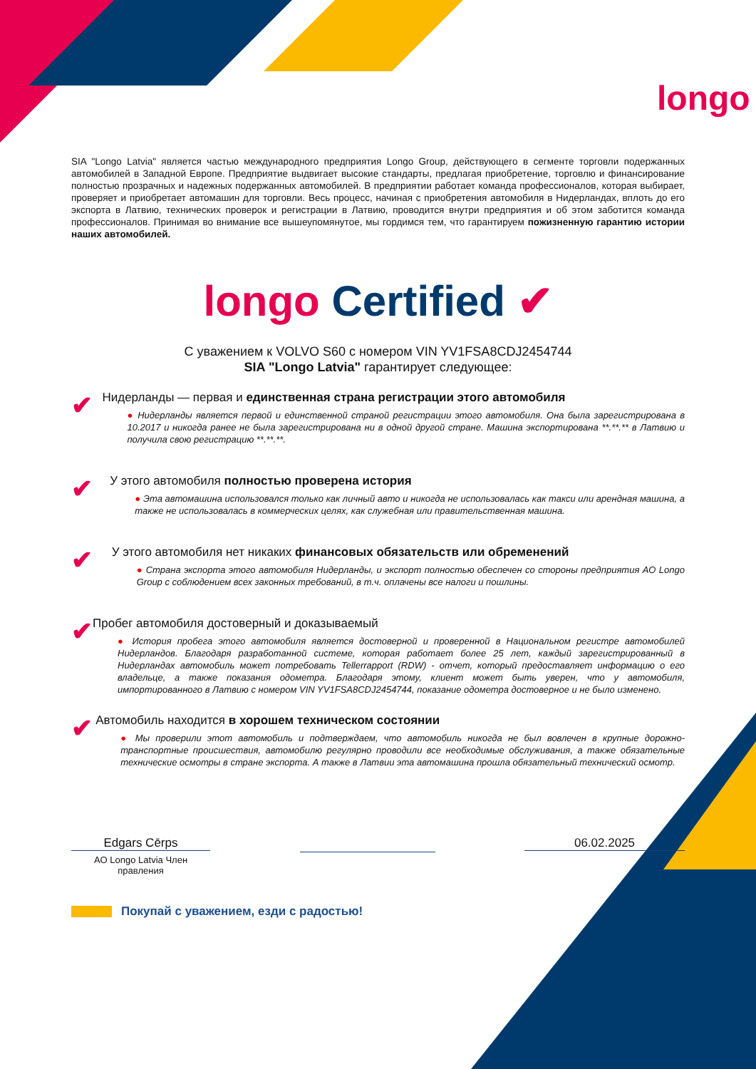longo
SIA "Longo Latvia" является частью международного предприятия Longo Group, действующего в сегменте торговли подержанных автомобилей в Западной Европе. Предприятие выдвигает высокие стандарты, предлагая приобретение, торговлю и финансирование полностью прозрачных и надежных подержанных автомобилей. В предприятии работает команда профессионалов, которая выбирает, проверяет и приобретает автомашин для торговли. Весь процесс, начиная с приобретения автомобиля в Нидерландах, вплоть до его экспорта в Латвию, технических проверок и регистрации в Латвию, проводится внутри предприятия и об этом заботится команда профессионалов. Принимая во внимание все вышеупомянутое, мы гордимся тем, что гарантируем пожизненную гарантию истории наших автомобилей.
longo Certified ✔
С уважением к VOLVO S60 с номером VIN YV1FSA8CDJ2454744
SIA "Longo Latvia" гарантирует следующее:
✔
Нидерланды — первая и единственная страна регистрации этого автомобиля
● Нидерланды является первой и единственной страной регистрации этого автомобиля. Она была зарегистрирована в 10.2017 и никогда ранее не была зарегистрирована ни в одной другой стране. Машина экспортирована **.**.** в Латвию и получила свою регистрацию **.**.**.
✔
У этого автомобиля полностью проверена история
● Эта автомашина использовался только как личный авто и никогда не использовалась как такси или арендная машина, а также не использовалась в коммерческих целях, как служебная или правительственная машина.
✔
У этого автомобиля нет никаких финансовых обязательств или обременений
● Страна экспорта этого автомобиля Нидерланды, и экспорт полностью обеспечен со стороны предприятия AO Longo Group с соблюдением всех законных требований, в т.ч. оплачены все налоги и пошлины.
✔
Пробег автомобиля достоверный и доказываемый
● История пробега этого автомобиля является достоверной и проверенной в Национальном регистре автомобилей Нидерландов. Благодаря разработанной системе, которая работает более 25 лет, каждый зарегистрированный в Нидерландах автомобиль может потребовать Tellerrapport (RDW) - отчет, который предоставляет информацию о его владельце, а также показания одометра. Благодаря этому, клиент может быть уверен, что у автомобиля, импортированного в Латвию с номером VIN YV1FSA8CDJ2454744, показание одометра достоверное и не было изменено.
✔
Автомобиль находится в хорошем техническом состоянии
● Мы проверили этот автомобиль и подтверждаем, что автомобиль никогда не был вовлечен в крупные дорожно-транспортные происшествия, автомобилю регулярно проводили все необходимые обслуживания, а также обязательные технические осмотры в стране экспорта. А также в Латвии эта автомашина прошла обязательный технический осмотр.
Edgars Cērps
AO Longo Latvia Член правления
06.02.2025
Покупай с уважением, езди с радостью!